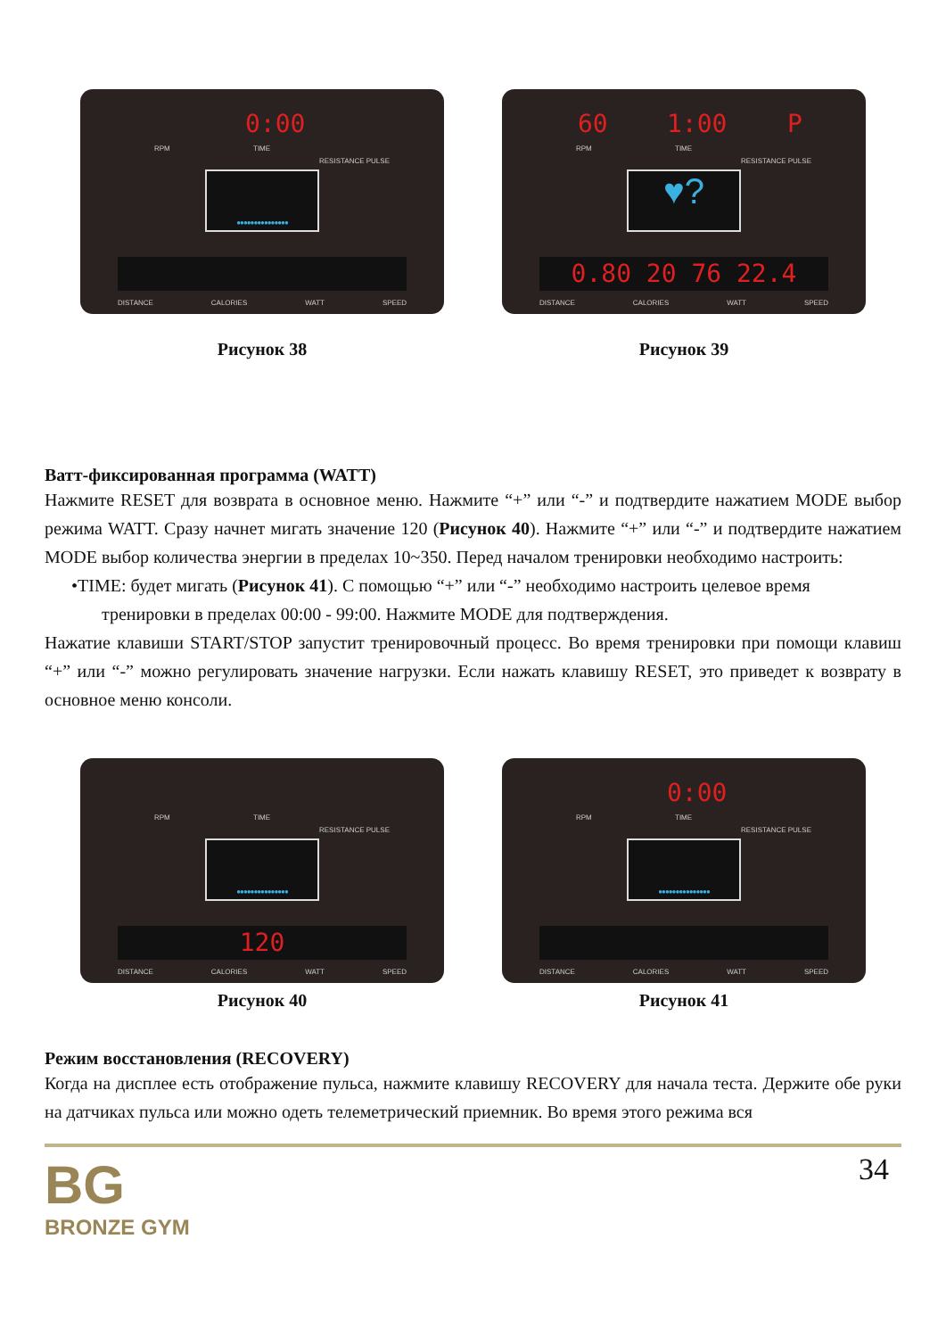0:00
RPM TIME
RESISTANCE PULSE
●●●●●●●●●●●●●●●
DISTANCE CALORIES WATT SPEED
Рисунок 38
60 1:00 P
RPM TIME
RESISTANCE PULSE
♥?
0.80 20 76 22.4
DISTANCE CALORIES WATT SPEED
Рисунок 39
Ватт-фиксированная программа (WATT)
Нажмите RESET для возврата в основное меню. Нажмите “+” или “-” и подтвердите нажатием MODE выбор режима WATT. Сразу начнет мигать значение 120 (Рисунок 40). Нажмите “+” или “-” и подтвердите нажатием MODE выбор количества энергии в пределах 10~350. Перед началом тренировки необходимо настроить:
•TIME: будет мигать (Рисунок 41). С помощью “+” или “-” необходимо настроить целевое время
тренировки в пределах 00:00 - 99:00. Нажмите MODE для подтверждения.
Нажатие клавиши START/STOP запустит тренировочный процесс. Во время тренировки при помощи клавиш “+” или “-” можно регулировать значение нагрузки. Если нажать клавишу RESET, это приведет к возврату в основное меню консоли.
RPM TIME
RESISTANCE PULSE
●●●●●●●●●●●●●●●
120
DISTANCE CALORIES WATT SPEED
Рисунок 40
0:00
RPM TIME
RESISTANCE PULSE
●●●●●●●●●●●●●●●
DISTANCE CALORIES WATT SPEED
Рисунок 41
Режим восстановления (RECOVERY)
Когда на дисплее есть отображение пульса, нажмите клавишу RECOVERY для начала теста. Держите обе руки на датчиках пульса или можно одеть телеметрический приемник. Во время этого режима вся
BG
BRONZE GYM
34